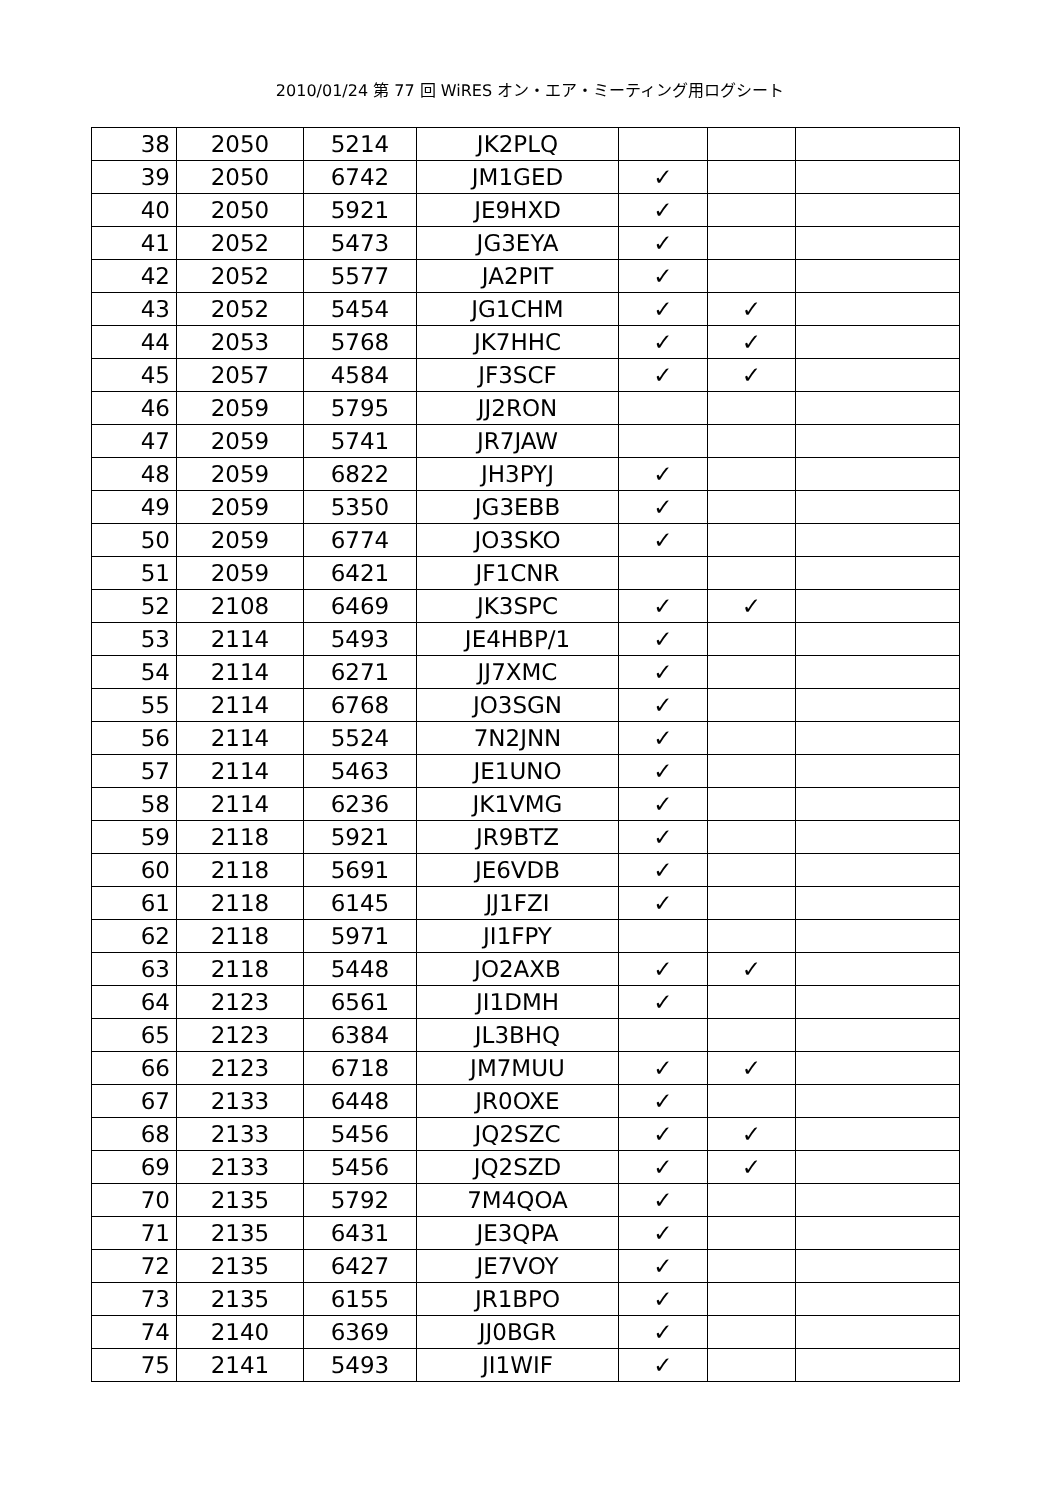2010/01/24 第 77 回 WiRES オン・エア・ミーティング用ログシート
| 38 | 2050 | 5214 | JK2PLQ | | | |
| 39 | 2050 | 6742 | JM1GED | ✓ | | |
| 40 | 2050 | 5921 | JE9HXD | ✓ | | |
| 41 | 2052 | 5473 | JG3EYA | ✓ | | |
| 42 | 2052 | 5577 | JA2PIT | ✓ | | |
| 43 | 2052 | 5454 | JG1CHM | ✓ | ✓ | |
| 44 | 2053 | 5768 | JK7HHC | ✓ | ✓ | |
| 45 | 2057 | 4584 | JF3SCF | ✓ | ✓ | |
| 46 | 2059 | 5795 | JJ2RON | | | |
| 47 | 2059 | 5741 | JR7JAW | | | |
| 48 | 2059 | 6822 | JH3PYJ | ✓ | | |
| 49 | 2059 | 5350 | JG3EBB | ✓ | | |
| 50 | 2059 | 6774 | JO3SKO | ✓ | | |
| 51 | 2059 | 6421 | JF1CNR | | | |
| 52 | 2108 | 6469 | JK3SPC | ✓ | ✓ | |
| 53 | 2114 | 5493 | JE4HBP/1 | ✓ | | |
| 54 | 2114 | 6271 | JJ7XMC | ✓ | | |
| 55 | 2114 | 6768 | JO3SGN | ✓ | | |
| 56 | 2114 | 5524 | 7N2JNN | ✓ | | |
| 57 | 2114 | 5463 | JE1UNO | ✓ | | |
| 58 | 2114 | 6236 | JK1VMG | ✓ | | |
| 59 | 2118 | 5921 | JR9BTZ | ✓ | | |
| 60 | 2118 | 5691 | JE6VDB | ✓ | | |
| 61 | 2118 | 6145 | JJ1FZI | ✓ | | |
| 62 | 2118 | 5971 | JI1FPY | | | |
| 63 | 2118 | 5448 | JO2AXB | ✓ | ✓ | |
| 64 | 2123 | 6561 | JI1DMH | ✓ | | |
| 65 | 2123 | 6384 | JL3BHQ | | | |
| 66 | 2123 | 6718 | JM7MUU | ✓ | ✓ | |
| 67 | 2133 | 6448 | JR0OXE | ✓ | | |
| 68 | 2133 | 5456 | JQ2SZC | ✓ | ✓ | |
| 69 | 2133 | 5456 | JQ2SZD | ✓ | ✓ | |
| 70 | 2135 | 5792 | 7M4QOA | ✓ | | |
| 71 | 2135 | 6431 | JE3QPA | ✓ | | |
| 72 | 2135 | 6427 | JE7VOY | ✓ | | |
| 73 | 2135 | 6155 | JR1BPO | ✓ | | |
| 74 | 2140 | 6369 | JJ0BGR | ✓ | | |
| 75 | 2141 | 5493 | JI1WIF | ✓ | | |